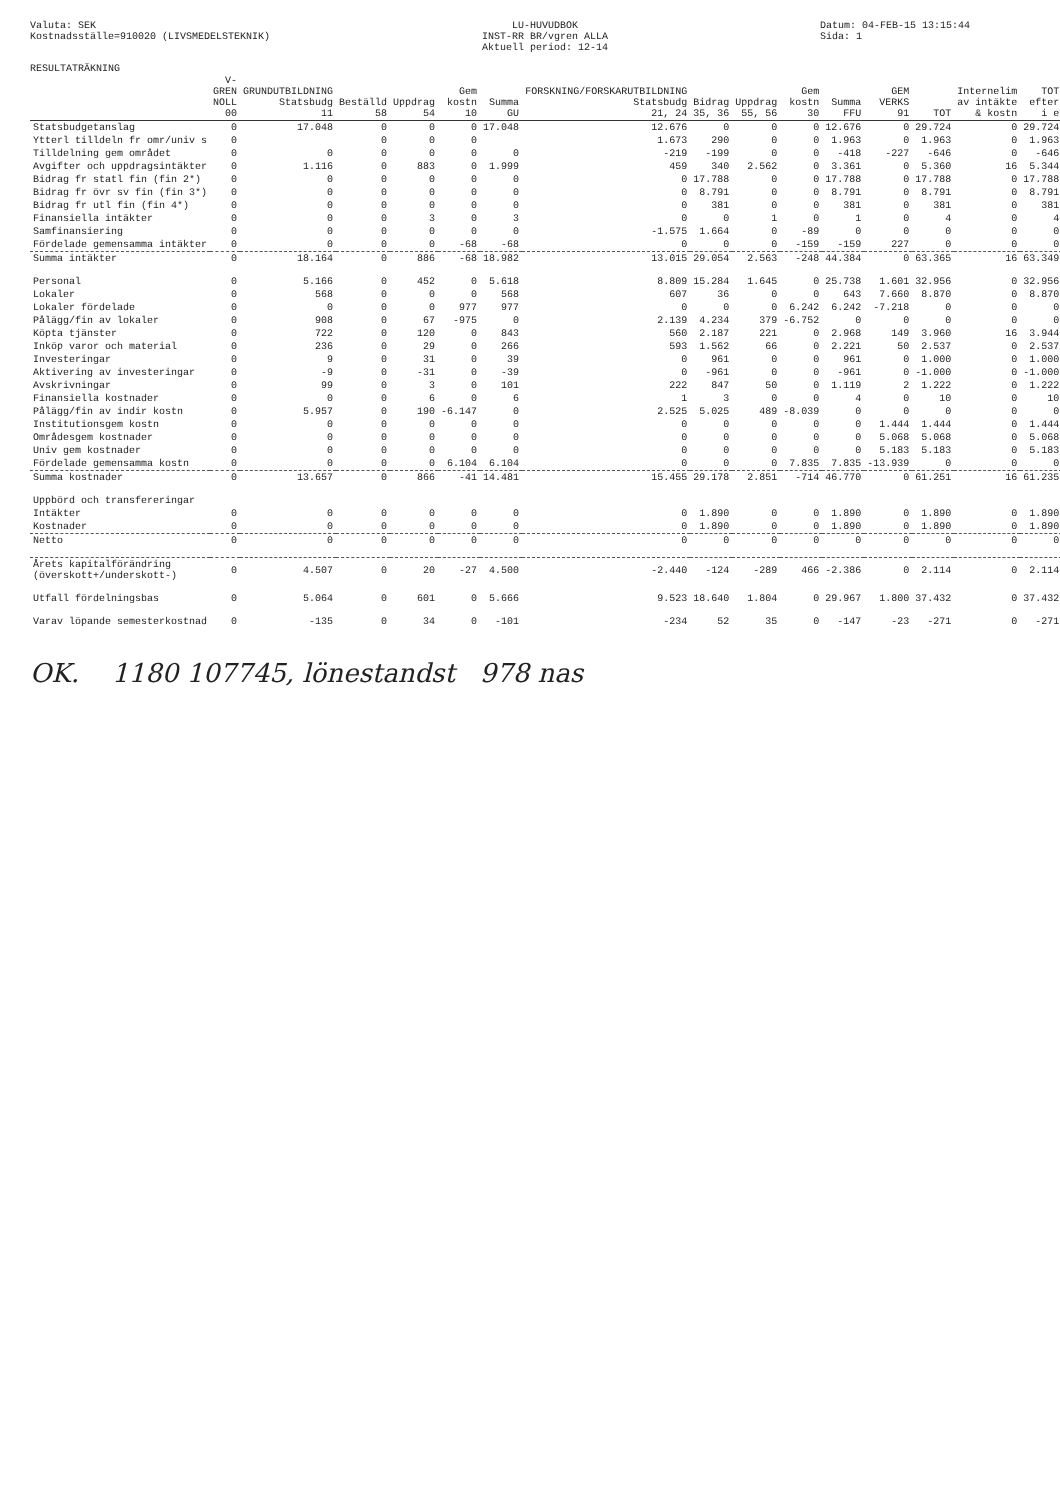Valuta: SEK
Kostnadsställe=910020 (LIVSMEDELSTEKNIK)
LU-HUVUDBOK
INST-RR BR/vgren ALLA
Aktuell period: 12-14
Datum: 04-FEB-15 13:15:44
Sida: 1
RESULTATRÄKNING
| | V-GREN NOLL 00 | GRUNDUTBILDNING Statsbudg 11 | Beställd 58 | Uppdrag 54 | Gem kostn 10 | Summa GU | FORSKNING/FORSKARUTBILDNING Statsbudg 21, 24 | Bidrag 35, 36 | Uppdrag 55, 56 | Gem kostn 30 | Summa FFU | GEM VERKS 91 | TOT | Internelim av intäkte & kostn | TOT efter i e |
| --- | --- | --- | --- | --- | --- | --- | --- | --- | --- | --- | --- | --- | --- | --- | --- |
| Statsbudgetanslag | 0 | 17.048 | 0 | 0 | 0 | 17.048 | 12.676 | 0 | 0 | 0 | 12.676 | 0 | 29.724 | 0 | 29.724 |
| Ytterl tilldeln fr omr/univ s | 0 | | 0 | 0 | 0 | | 1.673 | 290 | 0 | 0 | 1.963 | 0 | 1.963 | 0 | 1.963 |
| Tilldelning gem området | 0 | 0 | 0 | 0 | 0 | 0 | -219 | -199 | 0 | 0 | -418 | -227 | -646 | 0 | -646 |
| Avgifter och uppdragsintäkter | 0 | 1.116 | 0 | 883 | 0 | 1.999 | 459 | 340 | 2.562 | 0 | 3.361 | 0 | 5.360 | 16 | 5.344 |
| Bidrag fr statl fin (fin 2*) | 0 | 0 | 0 | 0 | 0 | 0 | 0 | 17.788 | 0 | 0 | 17.788 | 0 | 17.788 | 0 | 17.788 |
| Bidrag fr övr sv fin (fin 3*) | 0 | 0 | 0 | 0 | 0 | 0 | 0 | 8.791 | 0 | 0 | 8.791 | 0 | 8.791 | 0 | 8.791 |
| Bidrag fr utl fin (fin 4*) | 0 | 0 | 0 | 0 | 0 | 0 | 0 | 381 | 0 | 0 | 381 | 0 | 381 | 0 | 381 |
| Finansiella intäkter | 0 | 0 | 0 | 3 | 0 | 3 | 0 | 0 | 1 | 0 | 1 | 0 | 4 | 0 | 4 |
| Samfinansiering | 0 | 0 | 0 | 0 | 0 | 0 | -1.575 | 1.664 | 0 | -89 | 0 | 0 | 0 | 0 | 0 |
| Fördelade gemensamma intäkter | 0 | 0 | 0 | 0 | -68 | -68 | 0 | 0 | 0 | -159 | -159 | 227 | 0 | 0 | 0 |
| Summa intäkter | 0 | 18.164 | 0 | 886 | -68 | 18.982 | 13.015 | 29.054 | 2.563 | -248 | 44.384 | 0 | 63.365 | 16 | 63.349 |
| Personal | 0 | 5.166 | 0 | 452 | 0 | 5.618 | 8.809 | 15.284 | 1.645 | 0 | 25.738 | 1.601 | 32.956 | 0 | 32.956 |
| Lokaler | 0 | 568 | 0 | 0 | 0 | 568 | 607 | 36 | 0 | 0 | 643 | 7.660 | 8.870 | 0 | 8.870 |
| Lokaler fördelade | 0 | 0 | 0 | 0 | 977 | 977 | 0 | 0 | 0 | 6.242 | 6.242 | -7.218 | 0 | 0 | 0 |
| Pålägg/fin av lokaler | 0 | 908 | 0 | 67 | -975 | 0 | 2.139 | 4.234 | 379 | -6.752 | 0 | 0 | 0 | 0 | 0 |
| Köpta tjänster | 0 | 722 | 0 | 120 | 0 | 843 | 560 | 2.187 | 221 | 0 | 2.968 | 149 | 3.960 | 16 | 3.944 |
| Inköp varor och material | 0 | 236 | 0 | 29 | 0 | 266 | 593 | 1.562 | 66 | 0 | 2.221 | 50 | 2.537 | 0 | 2.537 |
| Investeringar | 0 | 9 | 0 | 31 | 0 | 39 | 0 | 961 | 0 | 0 | 961 | 0 | 1.000 | 0 | 1.000 |
| Aktivering av investeringar | 0 | -9 | 0 | -31 | 0 | -39 | 0 | -961 | 0 | 0 | -961 | 0 | -1.000 | 0 | -1.000 |
| Avskrivningar | 0 | 99 | 0 | 3 | 0 | 101 | 222 | 847 | 50 | 0 | 1.119 | 2 | 1.222 | 0 | 1.222 |
| Finansiella kostnader | 0 | 0 | 0 | 6 | 0 | 6 | 1 | 3 | 0 | 0 | 4 | 0 | 10 | 0 | 10 |
| Pålägg/fin av indir kostn | 0 | 5.957 | 0 | 190 | -6.147 | 0 | 2.525 | 5.025 | 489 | -8.039 | 0 | 0 | 0 | 0 | 0 |
| Institutionsgem kostn | 0 | 0 | 0 | 0 | 0 | 0 | 0 | 0 | 0 | 0 | 0 | 1.444 | 1.444 | 0 | 1.444 |
| Områdesgem kostnader | 0 | 0 | 0 | 0 | 0 | 0 | 0 | 0 | 0 | 0 | 0 | 5.068 | 5.068 | 0 | 5.068 |
| Univ gem kostnader | 0 | 0 | 0 | 0 | 0 | 0 | 0 | 0 | 0 | 0 | 0 | 5.183 | 5.183 | 0 | 5.183 |
| Fördelade gemensamma kostn | 0 | 0 | 0 | 0 | 6.104 | 6.104 | 0 | 0 | 0 | 7.835 | 7.835 | -13.939 | 0 | 0 | 0 |
| Summa kostnader | 0 | 13.657 | 0 | 866 | -41 | 14.481 | 15.455 | 29.178 | 2.851 | -714 | 46.770 | 0 | 61.251 | 16 | 61.235 |
| Uppbörd och transfereringar | | | | | | | | | | | | | | | |
| Intäkter | 0 | 0 | 0 | 0 | 0 | 0 | 0 | 1.890 | 0 | 0 | 1.890 | 0 | 1.890 | 0 | 1.890 |
| Kostnader | 0 | 0 | 0 | 0 | 0 | 0 | 0 | 1.890 | 0 | 0 | 1.890 | 0 | 1.890 | 0 | 1.890 |
| Netto | 0 | 0 | 0 | 0 | 0 | 0 | 0 | 0 | 0 | 0 | 0 | 0 | 0 | 0 | 0 |
| Årets kapitalförändring (överskott+/underskott-) | 0 | 4.507 | 0 | 20 | -27 | 4.500 | -2.440 | -124 | -289 | 466 | -2.386 | 0 | 2.114 | 0 | 2.114 |
| Utfall fördelningsbas | 0 | 5.064 | 0 | 601 | 0 | 5.666 | 9.523 | 18.640 | 1.804 | 0 | 29.967 | 1.800 | 37.432 | 0 | 37.432 |
| Varav löpande semesterkostnad | 0 | -135 | 0 | 34 | 0 | -101 | -234 | 52 | 35 | 0 | -147 | -23 | -271 | 0 | -271 |
OK. 1180 107745, lönestandst 978 nas